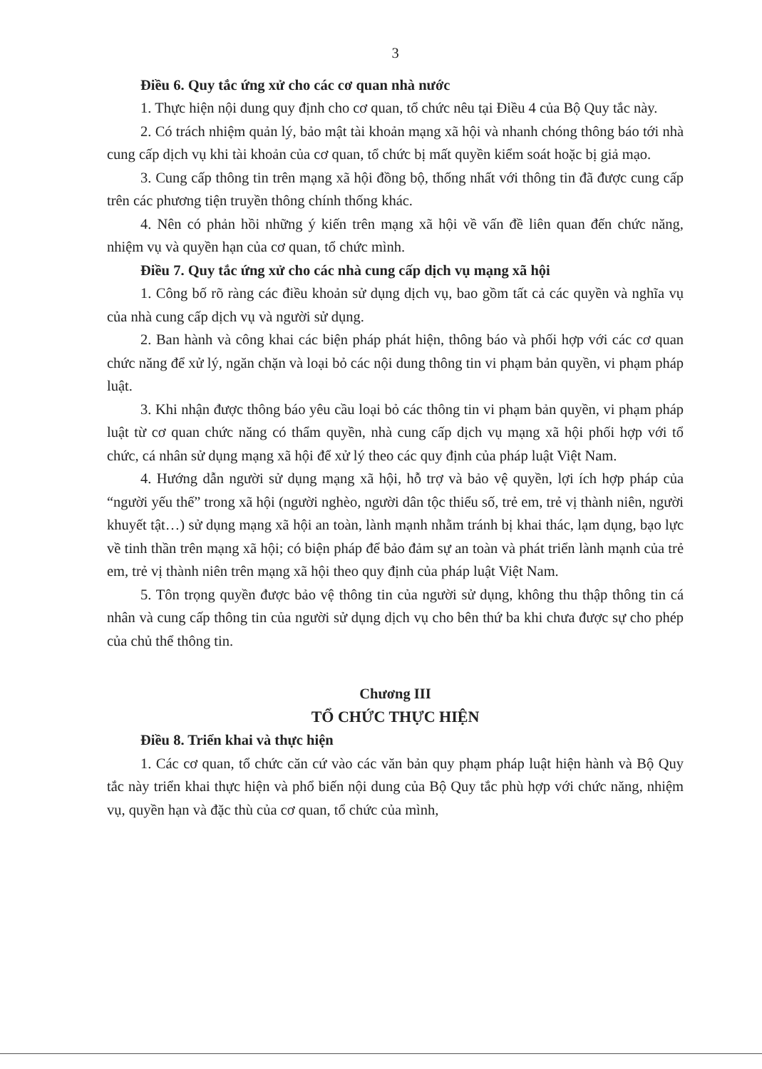3
Điều 6. Quy tắc ứng xử cho các cơ quan nhà nước
1. Thực hiện nội dung quy định cho cơ quan, tổ chức nêu tại Điều 4 của Bộ Quy tắc này.
2. Có trách nhiệm quản lý, bảo mật tài khoản mạng xã hội và nhanh chóng thông báo tới nhà cung cấp dịch vụ khi tài khoản của cơ quan, tổ chức bị mất quyền kiểm soát hoặc bị giả mạo.
3. Cung cấp thông tin trên mạng xã hội đồng bộ, thống nhất với thông tin đã được cung cấp trên các phương tiện truyền thông chính thống khác.
4. Nên có phản hồi những ý kiến trên mạng xã hội về vấn đề liên quan đến chức năng, nhiệm vụ và quyền hạn của cơ quan, tổ chức mình.
Điều 7. Quy tắc ứng xử cho các nhà cung cấp dịch vụ mạng xã hội
1. Công bố rõ ràng các điều khoản sử dụng dịch vụ, bao gồm tất cả các quyền và nghĩa vụ của nhà cung cấp dịch vụ và người sử dụng.
2. Ban hành và công khai các biện pháp phát hiện, thông báo và phối hợp với các cơ quan chức năng để xử lý, ngăn chặn và loại bỏ các nội dung thông tin vi phạm bản quyền, vi phạm pháp luật.
3. Khi nhận được thông báo yêu cầu loại bỏ các thông tin vi phạm bản quyền, vi phạm pháp luật từ cơ quan chức năng có thẩm quyền, nhà cung cấp dịch vụ mạng xã hội phối hợp với tổ chức, cá nhân sử dụng mạng xã hội để xử lý theo các quy định của pháp luật Việt Nam.
4. Hướng dẫn người sử dụng mạng xã hội, hỗ trợ và bảo vệ quyền, lợi ích hợp pháp của “người yếu thế” trong xã hội (người nghèo, người dân tộc thiểu số, trẻ em, trẻ vị thành niên, người khuyết tật…) sử dụng mạng xã hội an toàn, lành mạnh nhằm tránh bị khai thác, lạm dụng, bạo lực về tinh thần trên mạng xã hội; có biện pháp để bảo đảm sự an toàn và phát triển lành mạnh của trẻ em, trẻ vị thành niên trên mạng xã hội theo quy định của pháp luật Việt Nam.
5. Tôn trọng quyền được bảo vệ thông tin của người sử dụng, không thu thập thông tin cá nhân và cung cấp thông tin của người sử dụng dịch vụ cho bên thứ ba khi chưa được sự cho phép của chủ thể thông tin.
Chương III
TỔ CHỨC THỰC HIỆN
Điều 8. Triển khai và thực hiện
1. Các cơ quan, tổ chức căn cứ vào các văn bản quy phạm pháp luật hiện hành và Bộ Quy tắc này triển khai thực hiện và phổ biến nội dung của Bộ Quy tắc phù hợp với chức năng, nhiệm vụ, quyền hạn và đặc thù của cơ quan, tổ chức của mình,